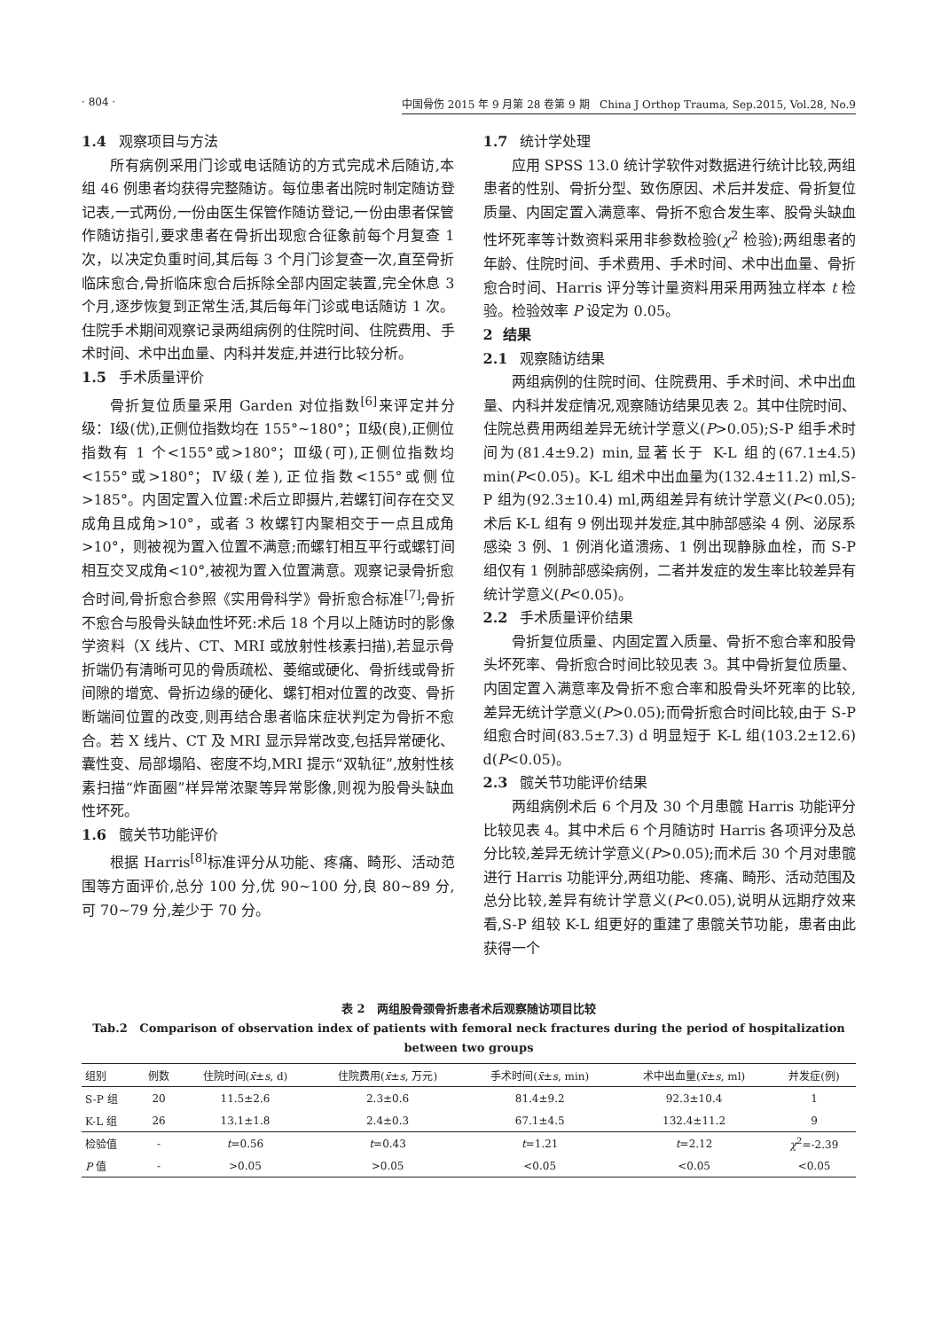· 804 · 中国骨伤 2015 年 9 月第 28 卷第 9 期 China J Orthop Trauma, Sep.2015, Vol.28, No.9
1.4 观察项目与方法
所有病例采用门诊或电话随访的方式完成术后随访,本组 46 例患者均获得完整随访。每位患者出院时制定随访登记表,一式两份,一份由医生保管作随访登记,一份由患者保管作随访指引,要求患者在骨折出现愈合征象前每个月复查 1 次，以决定负重时间,其后每 3 个月门诊复查一次,直至骨折临床愈合,骨折临床愈合后拆除全部内固定装置,完全休息 3 个月,逐步恢复到正常生活,其后每年门诊或电话随访 1 次。住院手术期间观察记录两组病例的住院时间、住院费用、手术时间、术中出血量、内科并发症,并进行比较分析。
1.5 手术质量评价
骨折复位质量采用 Garden 对位指数<sup>[6]</sup>来评定并分级：Ⅰ级(优),正侧位指数均在 155°~180°；Ⅱ级(良),正侧位指数有 1 个<155°或>180°；Ⅲ级(可),正侧位指数均<155°或>180°；Ⅳ级(差),正位指数<155°或侧位>185°。内固定置入位置:术后立即摄片,若螺钉间存在交叉成角且成角>10°，或者 3 枚螺钉内聚相交于一点且成角>10°，则被视为置入位置不满意;而螺钉相互平行或螺钉间相互交叉成角<10°,被视为置入位置满意。观察记录骨折愈合时间,骨折愈合参照《实用骨科学》骨折愈合标准<sup>[7]</sup>;骨折不愈合与股骨头缺血性坏死:术后 18 个月以上随访时的影像学资料（X 线片、CT、MRI 或放射性核素扫描),若显示骨折端仍有清晰可见的骨质疏松、萎缩或硬化、骨折线或骨折间隙的增宽、骨折边缘的硬化、螺钉相对位置的改变、骨折断端间位置的改变,则再结合患者临床症状判定为骨折不愈合。若 X 线片、CT 及 MRI 显示异常改变,包括异常硬化、囊性变、局部塌陷、密度不均,MRI 提示“双轨征”,放射性核素扫描“炸面圈”样异常浓聚等异常影像,则视为股骨头缺血性坏死。
1.6 髋关节功能评价
根据 Harris<sup>[8]</sup>标准评分从功能、疼痛、畸形、活动范围等方面评价,总分 100 分,优 90~100 分,良 80~89 分,可 70~79 分,差少于 70 分。
1.7 统计学处理
应用 SPSS 13.0 统计学软件对数据进行统计比较,两组患者的性别、骨折分型、致伤原因、术后并发症、骨折复位质量、内固定置入满意率、骨折不愈合发生率、股骨头缺血性坏死率等计数资料采用非参数检验(χ<sup>2</sup> 检验);两组患者的年龄、住院时间、手术费用、手术时间、术中出血量、骨折愈合时间、Harris 评分等计量资料用采用两独立样本 t 检验。检验效率 P 设定为 0.05。
2 结果
2.1 观察随访结果
两组病例的住院时间、住院费用、手术时间、术中出血量、内科并发症情况,观察随访结果见表 2。其中住院时间、住院总费用两组差异无统计学意义(P>0.05);S-P 组手术时间为(81.4±9.2) min,显著长于 K-L 组的(67.1±4.5) min(P<0.05)。K-L 组术中出血量为(132.4±11.2) ml,S-P 组为(92.3±10.4) ml,两组差异有统计学意义(P<0.05);术后 K-L 组有 9 例出现并发症,其中肺部感染 4 例、泌尿系感染 3 例、1 例消化道溃疡、1 例出现静脉血栓，而 S-P 组仅有 1 例肺部感染病例，二者并发症的发生率比较差异有统计学意义(P<0.05)。
2.2 手术质量评价结果
骨折复位质量、内固定置入质量、骨折不愈合率和股骨头坏死率、骨折愈合时间比较见表 3。其中骨折复位质量、内固定置入满意率及骨折不愈合率和股骨头坏死率的比较,差异无统计学意义(P>0.05);而骨折愈合时间比较,由于 S-P 组愈合时间(83.5±7.3) d 明显短于 K-L 组(103.2±12.6) d(P<0.05)。
2.3 髋关节功能评价结果
两组病例术后 6 个月及 30 个月患髋 Harris 功能评分比较见表 4。其中术后 6 个月随访时 Harris 各项评分及总分比较,差异无统计学意义(P>0.05);而术后 30 个月对患髋进行 Harris 功能评分,两组功能、疼痛、畸形、活动范围及总分比较,差异有统计学意义(P<0.05),说明从远期疗效来看,S-P 组较 K-L 组更好的重建了患髋关节功能，患者由此获得一个
表 2 两组股骨颈骨折患者术后观察随访项目比较
Tab.2 Comparison of observation index of patients with femoral neck fractures during the period of hospitalization between two groups
| 组别 | 例数 | 住院时间( x̄ ± s , d) | 住院费用( x̄ ± s , 万元) | 手术时间( x̄ ± s , min) | 术中出血量( x̄ ± s , ml) | 并发症(例) |
| --- | --- | --- | --- | --- | --- | --- |
| S-P 组 | 20 | 11.5±2.6 | 2.3±0.6 | 81.4±9.2 | 92.3±10.4 | 1 |
| K-L 组 | 26 | 13.1±1.8 | 2.4±0.3 | 67.1±4.5 | 132.4±11.2 | 9 |
| 检验值 | - | t =0.56 | t =0.43 | t =1.21 | t =2.12 | χ<sup>2</sup>=-2.39 |
| P 值 | - | >0.05 | >0.05 | <0.05 | <0.05 | <0.05 |